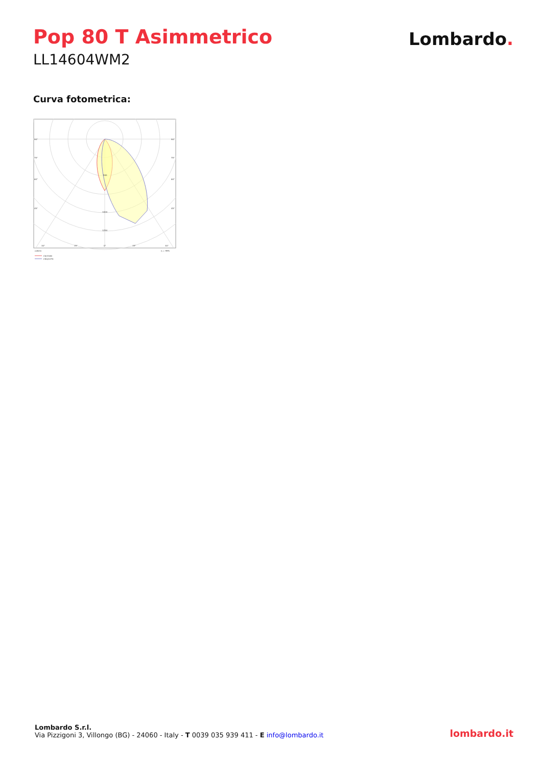Pop 80 T Asimmetrico
LL14604WM2
Lombardo.
Curva fotometrica:
90°
90°
75°
75°
60°
60°
45°
45°
500
1000
1250
30°
15°
0°
15°
30°
cd/klm
η = 99%
C0/C180
C90/C270
Lombardo S.r.l.
Via Pizzigoni 3, Villongo (BG) - 24060 - Italy - T 0039 035 939 411 - E info@lombardo.it
lombardo.it